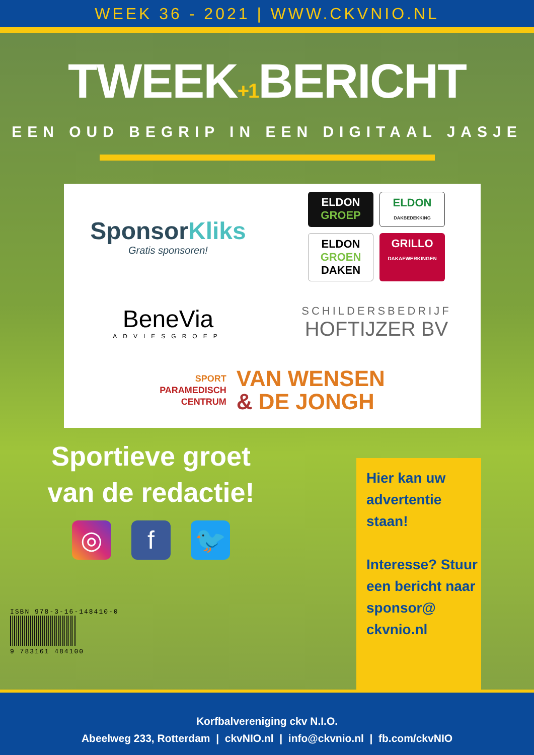WEEK 36 - 2021 | WWW.CKVNIO.NL
TWEEK+1 BERICHT
EEN OUD BEGRIP IN EEN DIGITAAL JASJE
SponsorKliks
Gratis sponsoren!
ELDON
GROEP
ELDON
DAKBEDEKKING
ELDON
GROEN
DAKEN
GRILLO
DAKAFWERKINGEN
BeneVia
ADVIESGROEP
SCHILDERSBEDRIJF
HOFTIJZER BV
SPORT
PARAMEDISCH
CENTRUM VAN WENSEN
& DE JONGH
Sportieve groet
van de redactie!
◎ f 🐦
Hier kan uw advertentie staan!
Interesse? Stuur een bericht naar sponsor@ ckvnio.nl
ISBN 978-3-16-148410-0
9 783161 484100
Korfbalvereniging ckv N.I.O.
Abeelweg 233, Rotterdam | ckvNIO.nl | info@ckvnio.nl | fb.com/ckvNIO